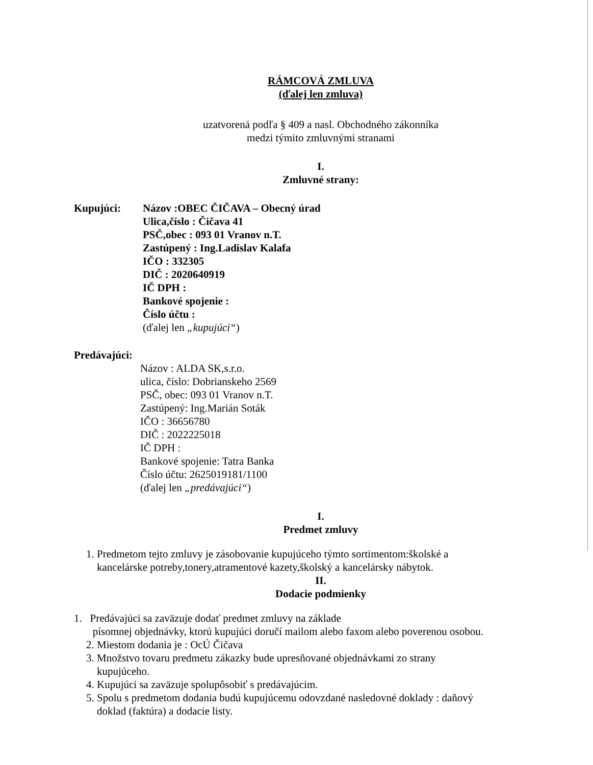RÁMCOVÁ ZMLUVA
(ďalej len zmluva)
uzatvorená podľa § 409 a nasl. Obchodného zákonníka
medzi týmito zmluvnými stranami
I.
Zmluvné strany:
Kupujúci: Názov :OBEC ČIČAVA – Obecný úrad
Ulica,číslo : Čičava 41
PSČ,obec : 093 01 Vranov n.T.
Zastúpený : Ing.Ladislav Kalafa
IČO : 332305
DIČ : 2020640919
IČ DPH :
Bankové spojenie :
Číslo účtu :
(ďalej len „kupujúci“)
Predávajúci:
Názov : ALDA SK,s.r.o.
ulica, číslo: Dobrianskeho 2569
PSČ, obec: 093 01 Vranov n.T.
Zastúpený: Ing.Marián Soták
IČO : 36656780
DIČ : 2022225018
IČ DPH :
Bankové spojenie: Tatra Banka
Číslo účtu: 2625019181/1100
(ďalej len „predávajúci“)
I.
Predmet zmluvy
1. Predmetom tejto zmluvy je zásobovanie kupujúceho týmto sortimentom:školské a kancelárske potreby,tonery,atramentové kazety,školský a kancelársky nábytok.
II.
Dodacie podmienky
1. Predávajúci sa zaväzuje dodať predmet zmluvy na základe
písomnej objednávky, ktorú kupujúci doručí mailom alebo faxom alebo poverenou osobou.
2. Miestom dodania je : OcÚ Čičava
3. Množstvo tovaru predmetu zákazky bude upresňované objednávkami zo strany kupujúceho.
4. Kupujúci sa zaväzuje spolupôsobiť s predávajúcim.
5. Spolu s predmetom dodania budú kupujúcemu odovzdané nasledovné doklady : daňový doklad (faktúra) a dodacie listy.